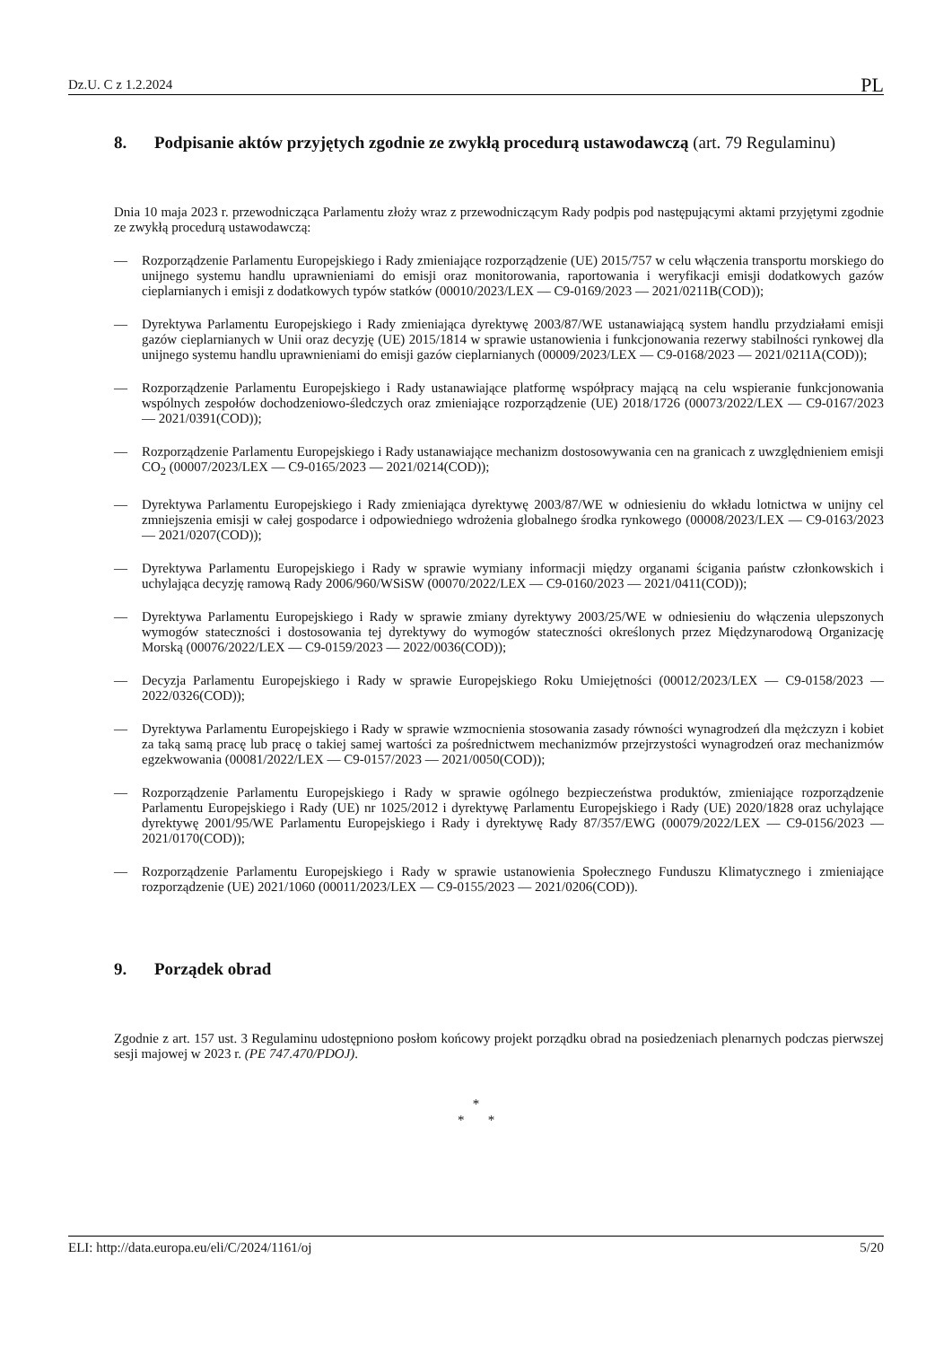Dz.U. C z 1.2.2024 PL
8. Podpisanie aktów przyjętych zgodnie ze zwykłą procedurą ustawodawczą (art. 79 Regulaminu)
Dnia 10 maja 2023 r. przewodnicząca Parlamentu złoży wraz z przewodniczącym Rady podpis pod następującymi aktami przyjętymi zgodnie ze zwykłą procedurą ustawodawczą:
— Rozporządzenie Parlamentu Europejskiego i Rady zmieniające rozporządzenie (UE) 2015/757 w celu włączenia transportu morskiego do unijnego systemu handlu uprawnieniami do emisji oraz monitorowania, raportowania i weryfikacji emisji dodatkowych gazów cieplarnianych i emisji z dodatkowych typów statków (00010/2023/LEX — C9-0169/2023 — 2021/0211B(COD));
— Dyrektywa Parlamentu Europejskiego i Rady zmieniająca dyrektywę 2003/87/WE ustanawiającą system handlu przydziałami emisji gazów cieplarnianych w Unii oraz decyzję (UE) 2015/1814 w sprawie ustanowienia i funkcjonowania rezerwy stabilności rynkowej dla unijnego systemu handlu uprawnieniami do emisji gazów cieplarnianych (00009/2023/LEX — C9-0168/2023 — 2021/0211A(COD));
— Rozporządzenie Parlamentu Europejskiego i Rady ustanawiające platformę współpracy mającą na celu wspieranie funkcjonowania wspólnych zespołów dochodzeniowo-śledczych oraz zmieniające rozporządzenie (UE) 2018/1726 (00073/2022/LEX — C9-0167/2023 — 2021/0391(COD));
— Rozporządzenie Parlamentu Europejskiego i Rady ustanawiające mechanizm dostosowywania cen na granicach z uwzględnieniem emisji CO<sub>2</sub> (00007/2023/LEX — C9-0165/2023 — 2021/0214(COD));
— Dyrektywa Parlamentu Europejskiego i Rady zmieniająca dyrektywę 2003/87/WE w odniesieniu do wkładu lotnictwa w unijny cel zmniejszenia emisji w całej gospodarce i odpowiedniego wdrożenia globalnego środka rynkowego (00008/2023/LEX — C9-0163/2023 — 2021/0207(COD));
— Dyrektywa Parlamentu Europejskiego i Rady w sprawie wymiany informacji między organami ścigania państw członkowskich i uchylająca decyzję ramową Rady 2006/960/WSiSW (00070/2022/LEX — C9-0160/2023 — 2021/0411(COD));
— Dyrektywa Parlamentu Europejskiego i Rady w sprawie zmiany dyrektywy 2003/25/WE w odniesieniu do włączenia ulepszonych wymogów stateczności i dostosowania tej dyrektywy do wymogów stateczności określonych przez Międzynarodową Organizację Morską (00076/2022/LEX — C9-0159/2023 — 2022/0036(COD));
— Decyzja Parlamentu Europejskiego i Rady w sprawie Europejskiego Roku Umiejętności (00012/2023/LEX — C9-0158/2023 — 2022/0326(COD));
— Dyrektywa Parlamentu Europejskiego i Rady w sprawie wzmocnienia stosowania zasady równości wynagrodzeń dla mężczyzn i kobiet za taką samą pracę lub pracę o takiej samej wartości za pośrednictwem mechanizmów przejrzystości wynagrodzeń oraz mechanizmów egzekwowania (00081/2022/LEX — C9-0157/2023 — 2021/0050(COD));
— Rozporządzenie Parlamentu Europejskiego i Rady w sprawie ogólnego bezpieczeństwa produktów, zmieniające rozporządzenie Parlamentu Europejskiego i Rady (UE) nr 1025/2012 i dyrektywę Parlamentu Europejskiego i Rady (UE) 2020/1828 oraz uchylające dyrektywę 2001/95/WE Parlamentu Europejskiego i Rady i dyrektywę Rady 87/357/EWG (00079/2022/LEX — C9-0156/2023 — 2021/0170(COD));
— Rozporządzenie Parlamentu Europejskiego i Rady w sprawie ustanowienia Społecznego Funduszu Klimatycznego i zmieniające rozporządzenie (UE) 2021/1060 (00011/2023/LEX — C9-0155/2023 — 2021/0206(COD)).
9. Porządek obrad
Zgodnie z art. 157 ust. 3 Regulaminu udostępniono posłom końcowy projekt porządku obrad na posiedzeniach plenarnych podczas pierwszej sesji majowej w 2023 r. (PE 747.470/PDOJ).
*
* *
ELI: http://data.europa.eu/eli/C/2024/1161/oj 5/20